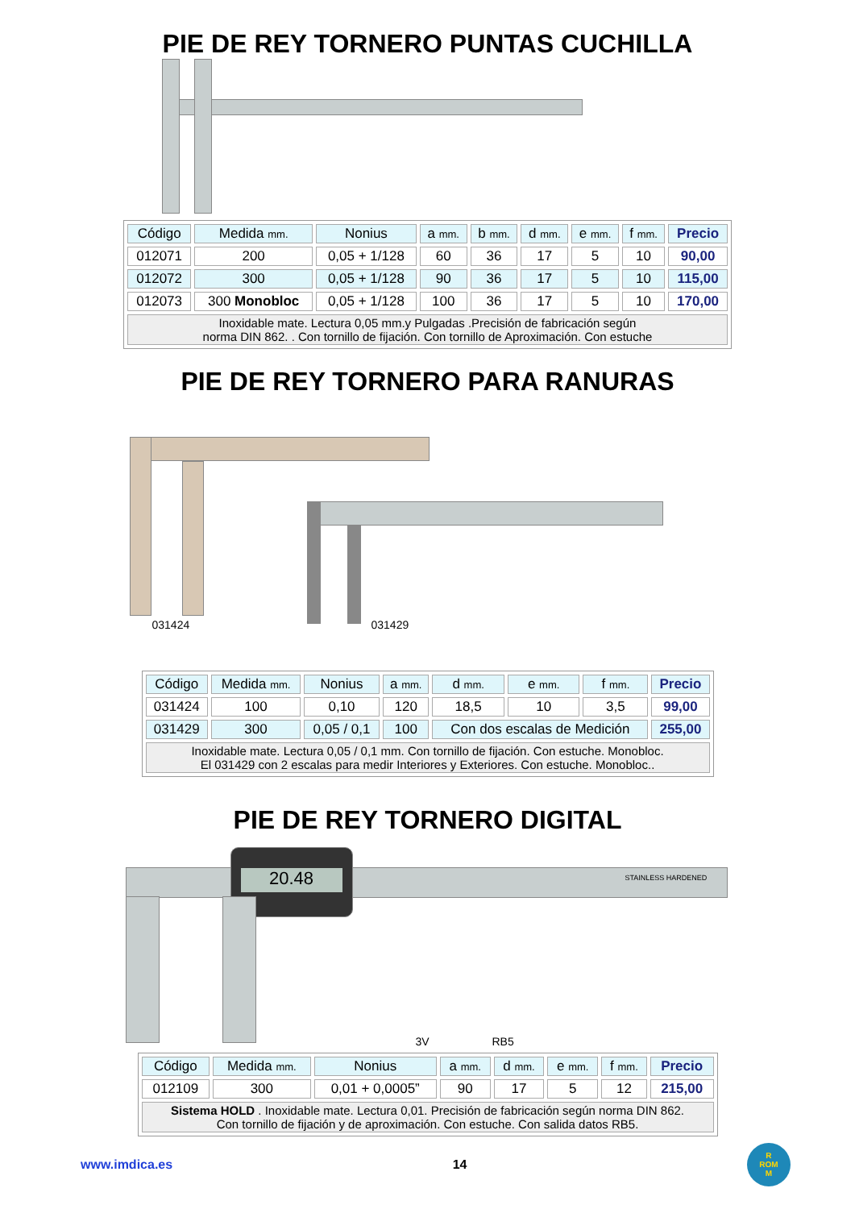PIE DE REY TORNERO PUNTAS CUCHILLA
| Código | Medida mm. | Nonius | a mm. | b mm. | d mm. | e mm. | f mm. | Precio |
| --- | --- | --- | --- | --- | --- | --- | --- | --- |
| 012071 | 200 | 0,05 + 1/128 | 60 | 36 | 17 | 5 | 10 | 90,00 |
| 012072 | 300 | 0,05 + 1/128 | 90 | 36 | 17 | 5 | 10 | 115,00 |
| 012073 | 300 Monobloc | 0,05 + 1/128 | 100 | 36 | 17 | 5 | 10 | 170,00 |
| Inoxidable mate. Lectura 0,05 mm.y Pulgadas .Precisión de fabricación según norma DIN 862. . Con tornillo de fijación. Con tornillo de Aproximación. Con estuche | | | | | | | | |
PIE DE REY TORNERO PARA RANURAS
031424 031429
| Código | Medida mm. | Nonius | a mm. | d mm. | e mm. | f mm. | Precio |
| --- | --- | --- | --- | --- | --- | --- | --- |
| 031424 | 100 | 0,10 | 120 | 18,5 | 10 | 3,5 | 99,00 |
| 031429 | 300 | 0,05 / 0,1 | 100 | Con dos escalas de Medición | | | 255,00 |
| Inoxidable mate. Lectura 0,05 / 0,1 mm. Con tornillo de fijación. Con estuche. Monobloc. El 031429 con 2 escalas para medir Interiores y Exteriores. Con estuche. Monobloc.. | | | | | | | |
PIE DE REY TORNERO DIGITAL
20.48
STAINLESS HARDENED
3V RB5
| Código | Medida mm. | Nonius | a mm. | d mm. | e mm. | f mm. | Precio |
| --- | --- | --- | --- | --- | --- | --- | --- |
| 012109 | 300 | 0,01 + 0,0005” | 90 | 17 | 5 | 12 | 215,00 |
| Sistema HOLD . Inoxidable mate. Lectura 0,01. Precisión de fabricación según norma DIN 862. Con tornillo de fijación y de aproximación. Con estuche. Con salida datos RB5. | | | | | | | |
www.imdica.es 14 R
ROM
M